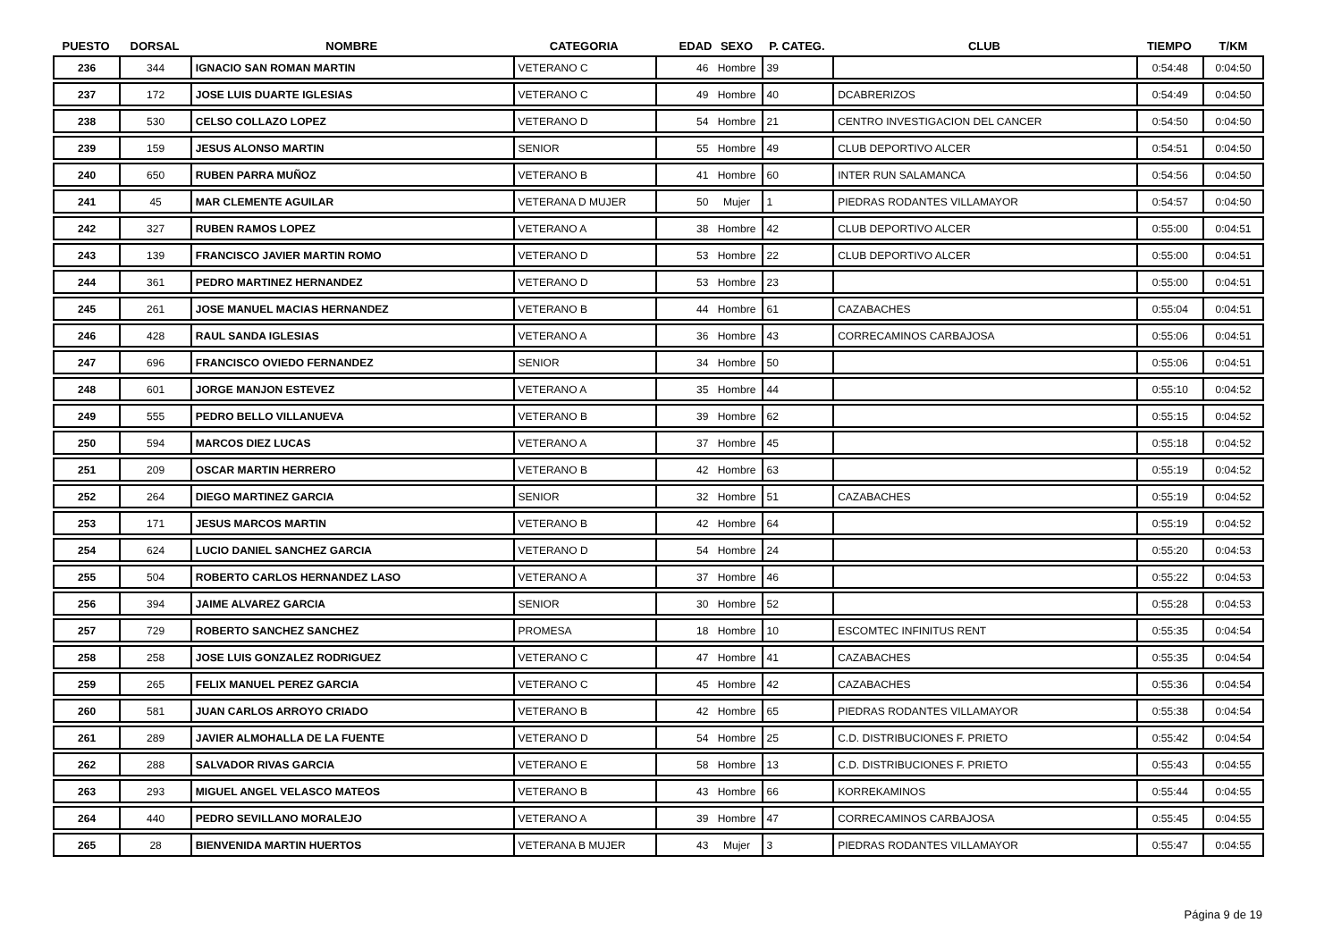| PUESTO | DORSAL | NOMBRE | CATEGORIA | EDAD | SEXO | P. CATEG. | CLUB | TIEMPO | T/KM |
| --- | --- | --- | --- | --- | --- | --- | --- | --- | --- |
| 236 | 344 | IGNACIO SAN ROMAN MARTIN | VETERANO C | 46 | Hombre | 39 | | 0:54:48 | 0:04:50 |
| 237 | 172 | JOSE LUIS DUARTE IGLESIAS | VETERANO C | 49 | Hombre | 40 | DCABRERIZOS | 0:54:49 | 0:04:50 |
| 238 | 530 | CELSO COLLAZO LOPEZ | VETERANO D | 54 | Hombre | 21 | CENTRO INVESTIGACION DEL CANCER | 0:54:50 | 0:04:50 |
| 239 | 159 | JESUS ALONSO MARTIN | SENIOR | 55 | Hombre | 49 | CLUB DEPORTIVO ALCER | 0:54:51 | 0:04:50 |
| 240 | 650 | RUBEN PARRA MUÑOZ | VETERANO B | 41 | Hombre | 60 | INTER RUN SALAMANCA | 0:54:56 | 0:04:50 |
| 241 | 45 | MAR CLEMENTE AGUILAR | VETERANA D MUJER | 50 | Mujer | 1 | PIEDRAS RODANTES VILLAMAYOR | 0:54:57 | 0:04:50 |
| 242 | 327 | RUBEN RAMOS LOPEZ | VETERANO A | 38 | Hombre | 42 | CLUB DEPORTIVO ALCER | 0:55:00 | 0:04:51 |
| 243 | 139 | FRANCISCO JAVIER MARTIN ROMO | VETERANO D | 53 | Hombre | 22 | CLUB DEPORTIVO ALCER | 0:55:00 | 0:04:51 |
| 244 | 361 | PEDRO MARTINEZ HERNANDEZ | VETERANO D | 53 | Hombre | 23 | | 0:55:00 | 0:04:51 |
| 245 | 261 | JOSE MANUEL MACIAS HERNANDEZ | VETERANO B | 44 | Hombre | 61 | CAZABACHES | 0:55:04 | 0:04:51 |
| 246 | 428 | RAUL SANDA IGLESIAS | VETERANO A | 36 | Hombre | 43 | CORRECAMINOS CARBAJOSA | 0:55:06 | 0:04:51 |
| 247 | 696 | FRANCISCO OVIEDO FERNANDEZ | SENIOR | 34 | Hombre | 50 | | 0:55:06 | 0:04:51 |
| 248 | 601 | JORGE MANJON ESTEVEZ | VETERANO A | 35 | Hombre | 44 | | 0:55:10 | 0:04:52 |
| 249 | 555 | PEDRO BELLO VILLANUEVA | VETERANO B | 39 | Hombre | 62 | | 0:55:15 | 0:04:52 |
| 250 | 594 | MARCOS DIEZ LUCAS | VETERANO A | 37 | Hombre | 45 | | 0:55:18 | 0:04:52 |
| 251 | 209 | OSCAR MARTIN HERRERO | VETERANO B | 42 | Hombre | 63 | | 0:55:19 | 0:04:52 |
| 252 | 264 | DIEGO MARTINEZ GARCIA | SENIOR | 32 | Hombre | 51 | CAZABACHES | 0:55:19 | 0:04:52 |
| 253 | 171 | JESUS MARCOS MARTIN | VETERANO B | 42 | Hombre | 64 | | 0:55:19 | 0:04:52 |
| 254 | 624 | LUCIO DANIEL SANCHEZ GARCIA | VETERANO D | 54 | Hombre | 24 | | 0:55:20 | 0:04:53 |
| 255 | 504 | ROBERTO CARLOS HERNANDEZ LASO | VETERANO A | 37 | Hombre | 46 | | 0:55:22 | 0:04:53 |
| 256 | 394 | JAIME ALVAREZ GARCIA | SENIOR | 30 | Hombre | 52 | | 0:55:28 | 0:04:53 |
| 257 | 729 | ROBERTO SANCHEZ SANCHEZ | PROMESA | 18 | Hombre | 10 | ESCOMTEC INFINITUS RENT | 0:55:35 | 0:04:54 |
| 258 | 258 | JOSE LUIS GONZALEZ RODRIGUEZ | VETERANO C | 47 | Hombre | 41 | CAZABACHES | 0:55:35 | 0:04:54 |
| 259 | 265 | FELIX MANUEL PEREZ GARCIA | VETERANO C | 45 | Hombre | 42 | CAZABACHES | 0:55:36 | 0:04:54 |
| 260 | 581 | JUAN CARLOS ARROYO CRIADO | VETERANO B | 42 | Hombre | 65 | PIEDRAS RODANTES VILLAMAYOR | 0:55:38 | 0:04:54 |
| 261 | 289 | JAVIER ALMOHALLA DE LA FUENTE | VETERANO D | 54 | Hombre | 25 | C.D. DISTRIBUCIONES F. PRIETO | 0:55:42 | 0:04:54 |
| 262 | 288 | SALVADOR RIVAS GARCIA | VETERANO E | 58 | Hombre | 13 | C.D. DISTRIBUCIONES F. PRIETO | 0:55:43 | 0:04:55 |
| 263 | 293 | MIGUEL ANGEL VELASCO MATEOS | VETERANO B | 43 | Hombre | 66 | KORREKAMINOS | 0:55:44 | 0:04:55 |
| 264 | 440 | PEDRO SEVILLANO MORALEJO | VETERANO A | 39 | Hombre | 47 | CORRECAMINOS CARBAJOSA | 0:55:45 | 0:04:55 |
| 265 | 28 | BIENVENIDA MARTIN HUERTOS | VETERANA B MUJER | 43 | Mujer | 3 | PIEDRAS RODANTES VILLAMAYOR | 0:55:47 | 0:04:55 |
Página 9 de 19